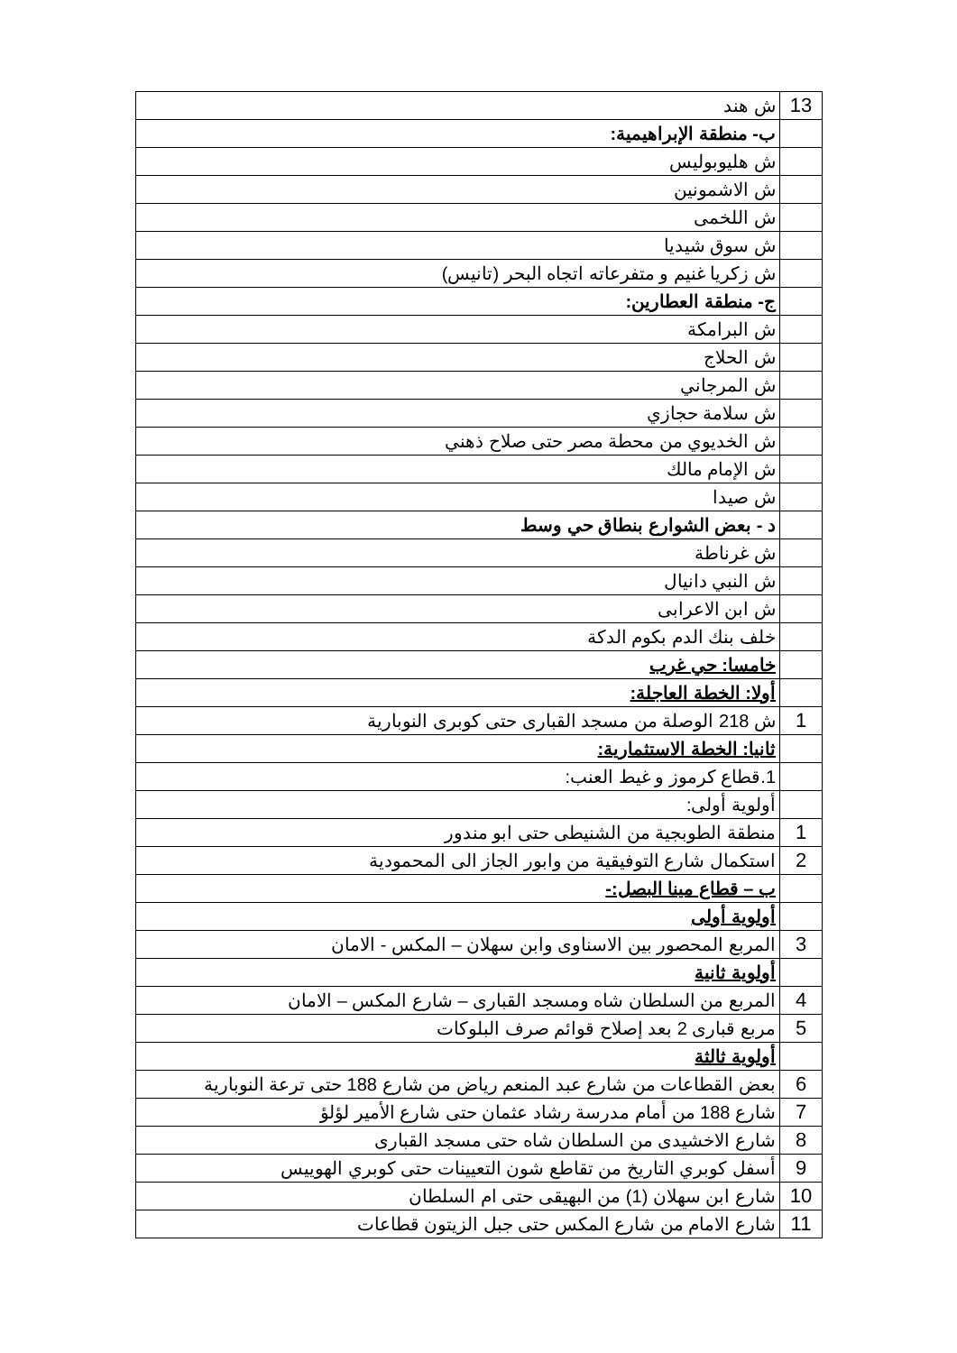| 13 | ش هند |
| | ب- منطقة الإبراهيمية: |
| | ش هليوبوليس |
| | ش الاشمونين |
| | ش اللخمى |
| | ش سوق شيديا |
| | ش زكريا غنيم و متفرعاته اتجاه البحر (تانيس) |
| | ج- منطقة العطارين: |
| | ش البرامكة |
| | ش الحلاج |
| | ش المرجاني |
| | ش سلامة حجازي |
| | ش الخديوي من محطة مصر حتى صلاح ذهني |
| | ش الإمام مالك |
| | ش صيدا |
| | د - بعض الشوارع بنطاق حي وسط |
| | ش غرناطة |
| | ش النبي دانيال |
| | ش ابن الاعرابى |
| | خلف بنك الدم بكوم الدكة |
| | خامسا: حي غرب |
| | أولا: الخطة العاجلة: |
| 1 | ش 218 الوصلة من مسجد القبارى حتى كوبرى النوبارية |
| | ثانيا: الخطة الاستثمارية: |
| | 1.قطاع كرموز و غيط العنب: |
| | أولوية أولى: |
| 1 | منطقة الطوبجية من الشنيطى حتى ابو مندور |
| 2 | استكمال شارع التوفيقية من وابور الجاز الى المحمودية |
| | ب – قطاع مينا البصل:- |
| | أولوية أولى |
| 3 | المربع المحصور بين الاسناوى وابن سهلان – المكس - الامان |
| | أولوية ثانية |
| 4 | المربع من السلطان شاه ومسجد القبارى – شارع المكس – الامان |
| 5 | مربع قبارى 2 بعد إصلاح قوائم صرف البلوكات |
| | أولوية ثالثة |
| 6 | بعض القطاعات من شارع عبد المنعم رياض من شارع 188 حتى ترعة النوبارية |
| 7 | شارع 188 من أمام مدرسة رشاد عثمان حتى شارع الأمير لؤلؤ |
| 8 | شارع الاخشيدى من السلطان شاه حتى مسجد القبارى |
| 9 | أسفل كوبري التاريخ من تقاطع شون التعيينات حتى كوبري الهوييس |
| 10 | شارع ابن سهلان (1) من البهيقى حتى ام السلطان |
| 11 | شارع الامام من شارع المكس حتى جبل الزيتون قطاعات |